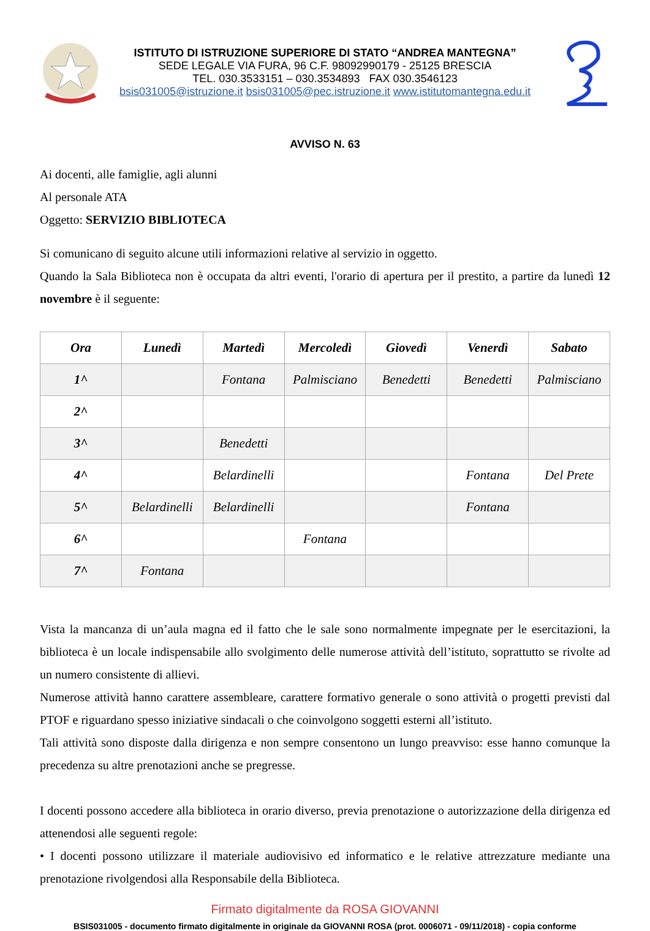ISTITUTO DI ISTRUZIONE SUPERIORE DI STATO “ANDREA MANTEGNA”
SEDE LEGALE VIA FURA, 96 C.F. 98092990179 - 25125 BRESCIA
TEL. 030.3533151 – 030.3534893 FAX 030.3546123
bsis031005@istruzione.it bsis031005@pec.istruzione.it www.istitutomantegna.edu.it
AVVISO N. 63
Ai docenti, alle famiglie, agli alunni
Al personale ATA
Oggetto: SERVIZIO BIBLIOTECA
Si comunicano di seguito alcune utili informazioni relative al servizio in oggetto.
Quando la Sala Biblioteca non è occupata da altri eventi, l'orario di apertura per il prestito, a partire da lunedì 12 novembre è il seguente:
| Ora | Lunedì | Martedì | Mercoledì | Giovedì | Venerdì | Sabato |
| --- | --- | --- | --- | --- | --- | --- |
| 1^ | | Fontana | Palmisciano | Benedetti | Benedetti | Palmisciano |
| 2^ | | | | | | |
| 3^ | | Benedetti | | | | |
| 4^ | | Belardinelli | | | Fontana | Del Prete |
| 5^ | Belardinelli | Belardinelli | | | Fontana | |
| 6^ | | | Fontana | | | |
| 7^ | Fontana | | | | | |
Vista la mancanza di un’aula magna ed il fatto che le sale sono normalmente impegnate per le esercitazioni, la biblioteca è un locale indispensabile allo svolgimento delle numerose attività dell’istituto, soprattutto se rivolte ad un numero consistente di allievi.
Numerose attività hanno carattere assembleare, carattere formativo generale o sono attività o progetti previsti dal PTOF e riguardano spesso iniziative sindacali o che coinvolgono soggetti esterni all’istituto.
Tali attività sono disposte dalla dirigenza e non sempre consentono un lungo preavviso: esse hanno comunque la precedenza su altre prenotazioni anche se pregresse.
I docenti possono accedere alla biblioteca in orario diverso, previa prenotazione o autorizzazione della dirigenza ed attenendosi alle seguenti regole:
• I docenti possono utilizzare il materiale audiovisivo ed informatico e le relative attrezzature mediante una prenotazione rivolgendosi alla Responsabile della Biblioteca.
Firmato digitalmente da ROSA GIOVANNI
BSIS031005 - documento firmato digitalmente in originale da GIOVANNI ROSA (prot. 0006071 - 09/11/2018) - copia conforme